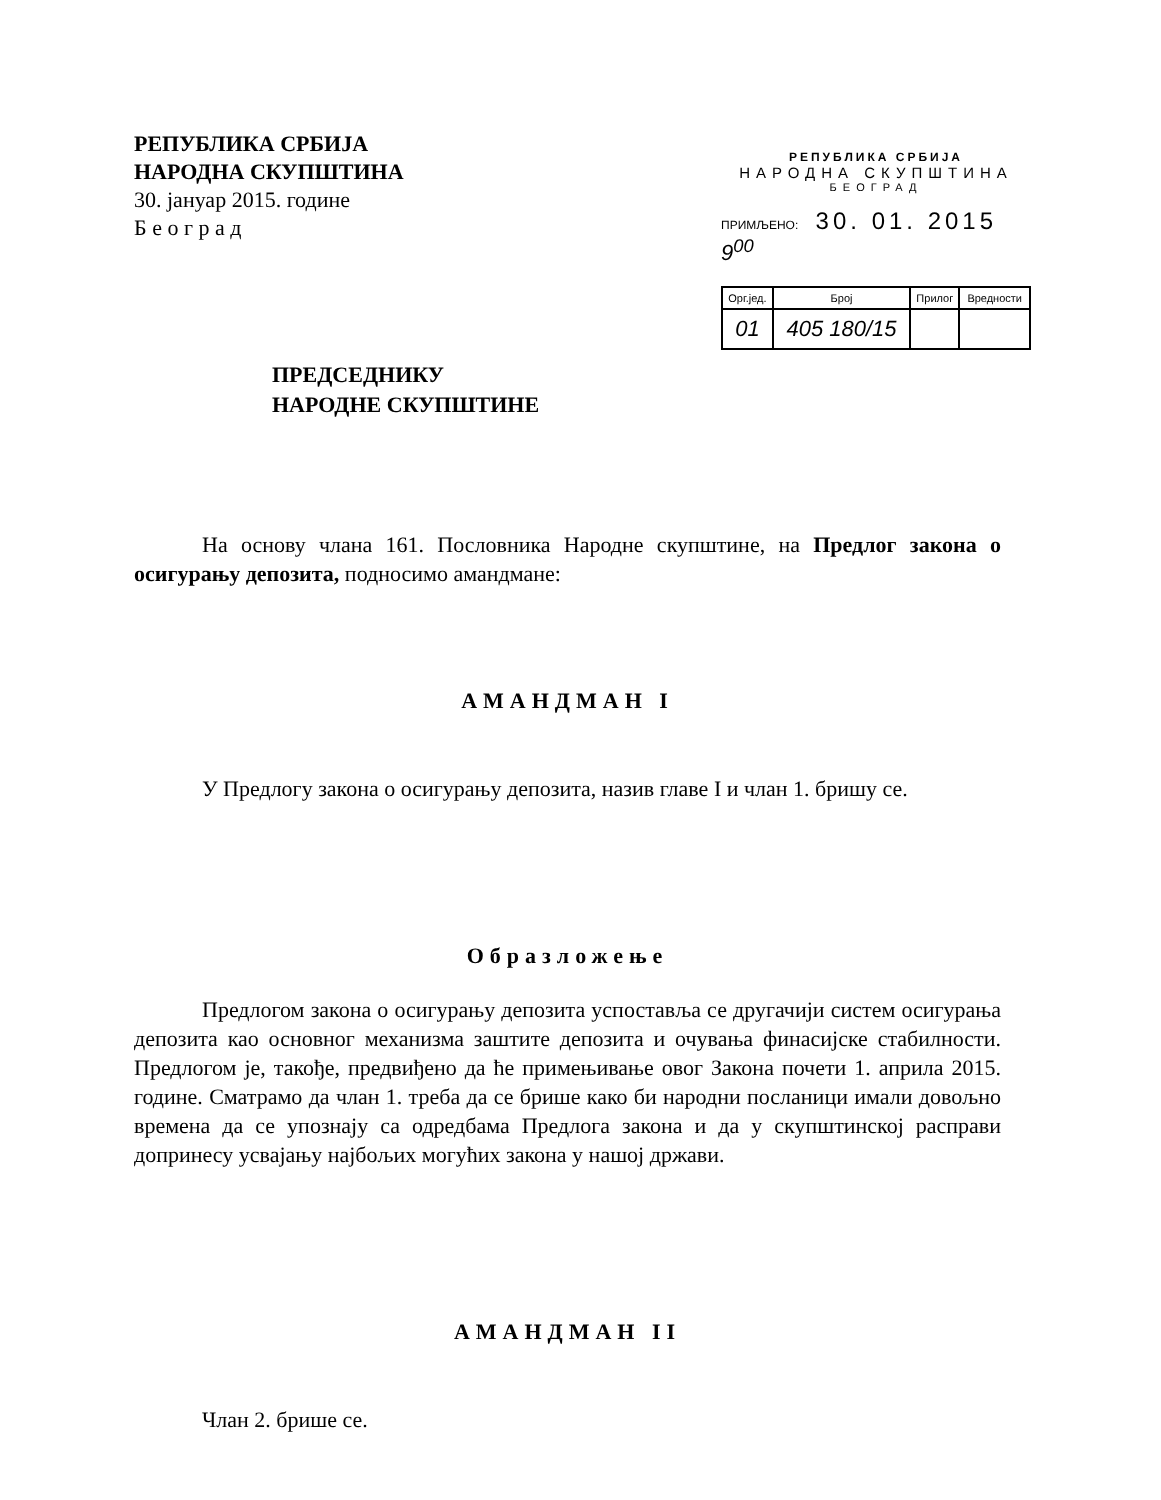РЕПУБЛИКА СРБИЈА
НАРОДНА СКУПШТИНА
30. јануар 2015. године
Б е о г р а д
РЕПУБЛИКА СРБИЈА
НАРОДНА СКУПШТИНА
БЕОГРАД
ПРИМЉЕНО: 30. 01. 2015 9<sup>00</sup>
| Орг.јед. | Број | Прилог | Вредности |
| 01 | 405 180/15 | | |
ПРЕДСЕДНИКУ
НАРОДНЕ СКУПШТИНЕ
На основу члана 161. Пословника Народне скупштине, на Предлог закона о осигурању депозита, подносимо амандмане:
АМАНДМАН I
У Предлогу закона о осигурању депозита, назив главе I и члан 1. бришу се.
Образложење
Предлогом закона о осигурању депозита успоставља се другачији систем осигурања депозита као основног механизма заштите депозита и очувања финасијске стабилности. Предлогом је, такође, предвиђено да ће примењивање овог Закона почети 1. априла 2015. године. Сматрамо да члан 1. треба да се брише како би народни посланици имали довољно времена да се упознају са одредбама Предлога закона и да у скупштинској расправи допринесу усвајању најбољих могућих закона у нашој држави.
АМАНДМАН II
Члан 2. брише се.